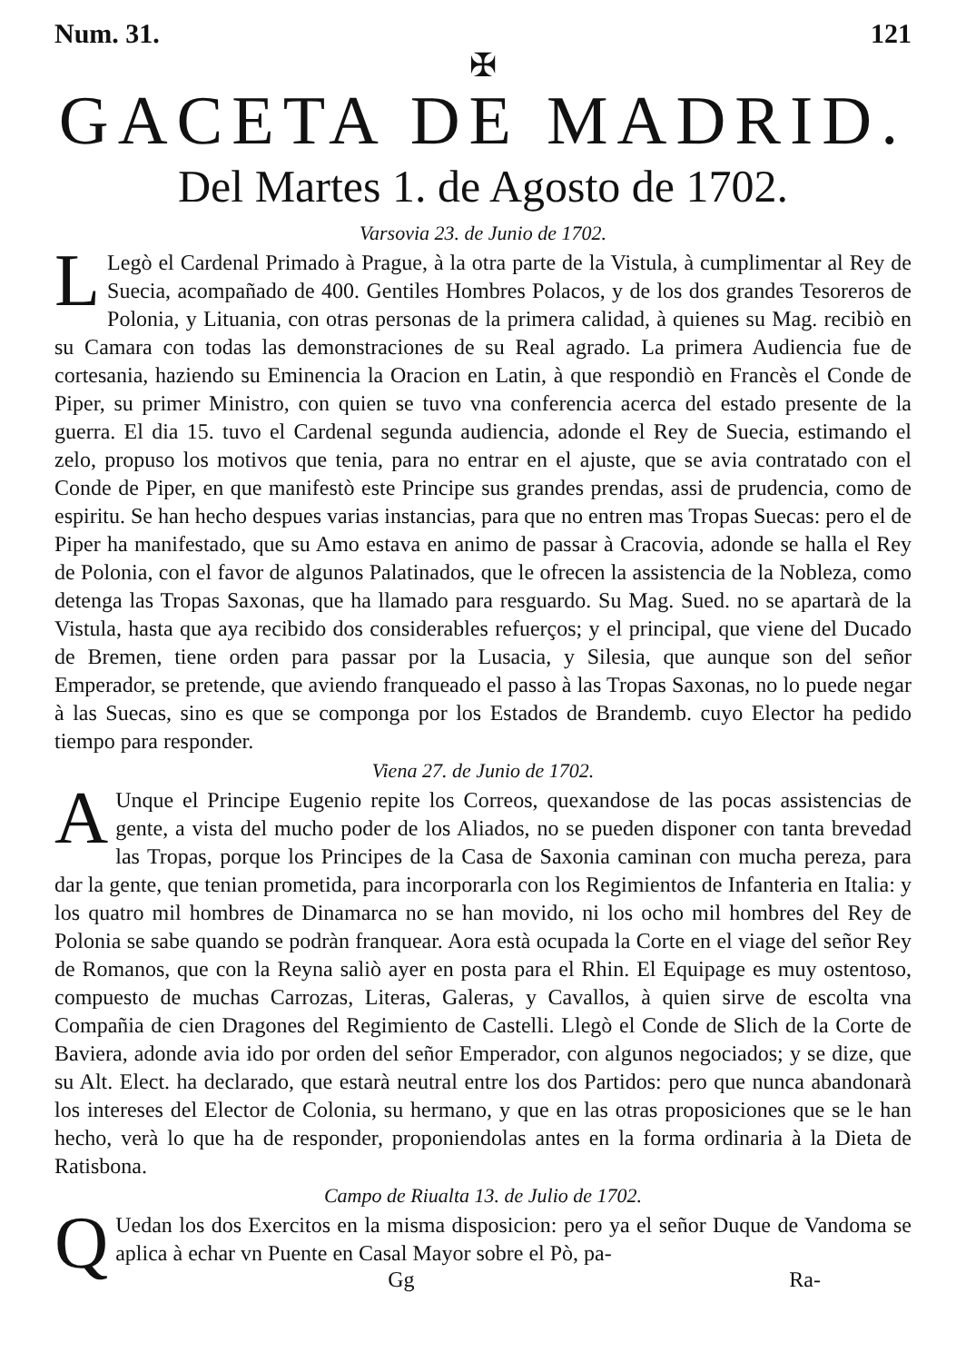Num. 31. 121
✠
GACETA DE MADRID.
Del Martes 1. de Agosto de 1702.
Varsovia 23. de Junio de 1702.
LLegò el Cardenal Primado à Prague, à la otra parte de la Vistula, à cumplimentar al Rey de Suecia, acompañado de 400. Gentiles Hombres Polacos, y de los dos grandes Tesoreros de Polonia, y Lituania, con otras personas de la primera calidad, à quienes su Mag. recibiò en su Camara con todas las demonstraciones de su Real agrado. La primera Audiencia fue de cortesania, haziendo su Eminencia la Oracion en Latin, à que respondiò en Francès el Conde de Piper, su primer Ministro, con quien se tuvo vna conferencia acerca del estado presente de la guerra. El dia 15. tuvo el Cardenal segunda audiencia, adonde el Rey de Suecia, estimando el zelo, propuso los motivos que tenia, para no entrar en el ajuste, que se avia contratado con el Conde de Piper, en que manifestò este Principe sus grandes prendas, assi de prudencia, como de espiritu. Se han hecho despues varias instancias, para que no entren mas Tropas Suecas: pero el de Piper ha manifestado, que su Amo estava en animo de passar à Cracovia, adonde se halla el Rey de Polonia, con el favor de algunos Palatinados, que le ofrecen la assistencia de la Nobleza, como detenga las Tropas Saxonas, que ha llamado para resguardo. Su Mag. Sued. no se apartarà de la Vistula, hasta que aya recibido dos considerables refuerços; y el principal, que viene del Ducado de Bremen, tiene orden para passar por la Lusacia, y Silesia, que aunque son del señor Emperador, se pretende, que aviendo franqueado el passo à las Tropas Saxonas, no lo puede negar à las Suecas, sino es que se componga por los Estados de Brandemb. cuyo Elector ha pedido tiempo para responder.
Viena 27. de Junio de 1702.
AUnque el Principe Eugenio repite los Correos, quexandose de las pocas assistencias de gente, a vista del mucho poder de los Aliados, no se pueden disponer con tanta brevedad las Tropas, porque los Principes de la Casa de Saxonia caminan con mucha pereza, para dar la gente, que tenian prometida, para incorporarla con los Regimientos de Infanteria en Italia: y los quatro mil hombres de Dinamarca no se han movido, ni los ocho mil hombres del Rey de Polonia se sabe quando se podràn franquear. Aora està ocupada la Corte en el viage del señor Rey de Romanos, que con la Reyna saliò ayer en posta para el Rhin. El Equipage es muy ostentoso, compuesto de muchas Carrozas, Literas, Galeras, y Cavallos, à quien sirve de escolta vna Compañia de cien Dragones del Regimiento de Castelli. Llegò el Conde de Slich de la Corte de Baviera, adonde avia ido por orden del señor Emperador, con algunos negociados; y se dize, que su Alt. Elect. ha declarado, que estarà neutral entre los dos Partidos: pero que nunca abandonarà los intereses del Elector de Colonia, su hermano, y que en las otras proposiciones que se le han hecho, verà lo que ha de responder, proponiendolas antes en la forma ordinaria à la Dieta de Ratisbona.
Campo de Riualta 13. de Julio de 1702.
QUedan los dos Exercitos en la misma disposicion: pero ya el señor Duque de Vandoma se aplica à echar vn Puente en Casal Mayor sobre el Pò, pa-
Gg Ra-